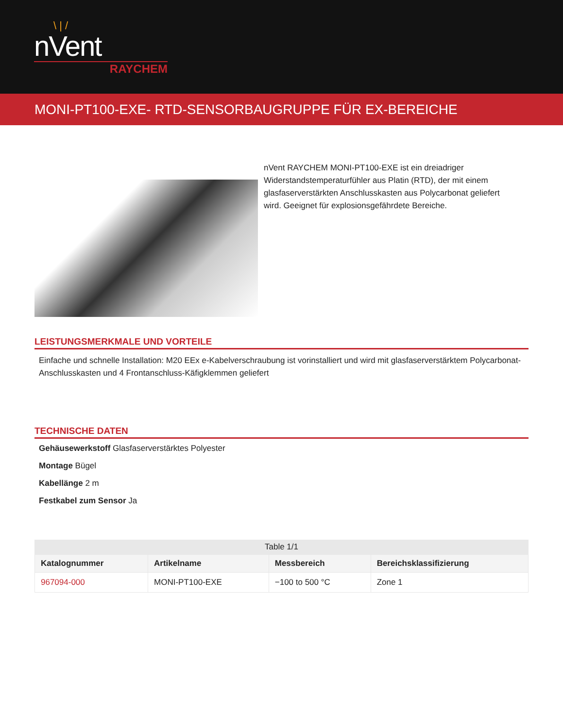\ | /
nVent
RAYCHEM
MONI-PT100-EXE- RTD-SENSORBAUGRUPPE FÜR EX-BEREICHE
nVent RAYCHEM MONI-PT100-EXE ist ein dreiadriger Widerstandstemperaturfühler aus Platin (RTD), der mit einem glasfaserverstärkten Anschlusskasten aus Polycarbonat geliefert wird. Geeignet für explosionsgefährdete Bereiche.
LEISTUNGSMERKMALE UND VORTEILE
Einfache und schnelle Installation: M20 EEx e-Kabelverschraubung ist vorinstalliert und wird mit glasfaserverstärktem Polycarbonat-Anschlusskasten und 4 Frontanschluss-Käfigklemmen geliefert
TECHNISCHE DATEN
Gehäusewerkstoff Glasfaserverstärktes Polyester
Montage Bügel
Kabellänge 2 m
Festkabel zum Sensor Ja
Table 1/1
| Katalognummer | Artikelname | Messbereich | Bereichsklassifizierung |
| --- | --- | --- | --- |
| 967094-000 | MONI-PT100-EXE | −100 to 500 °C | Zone 1 |